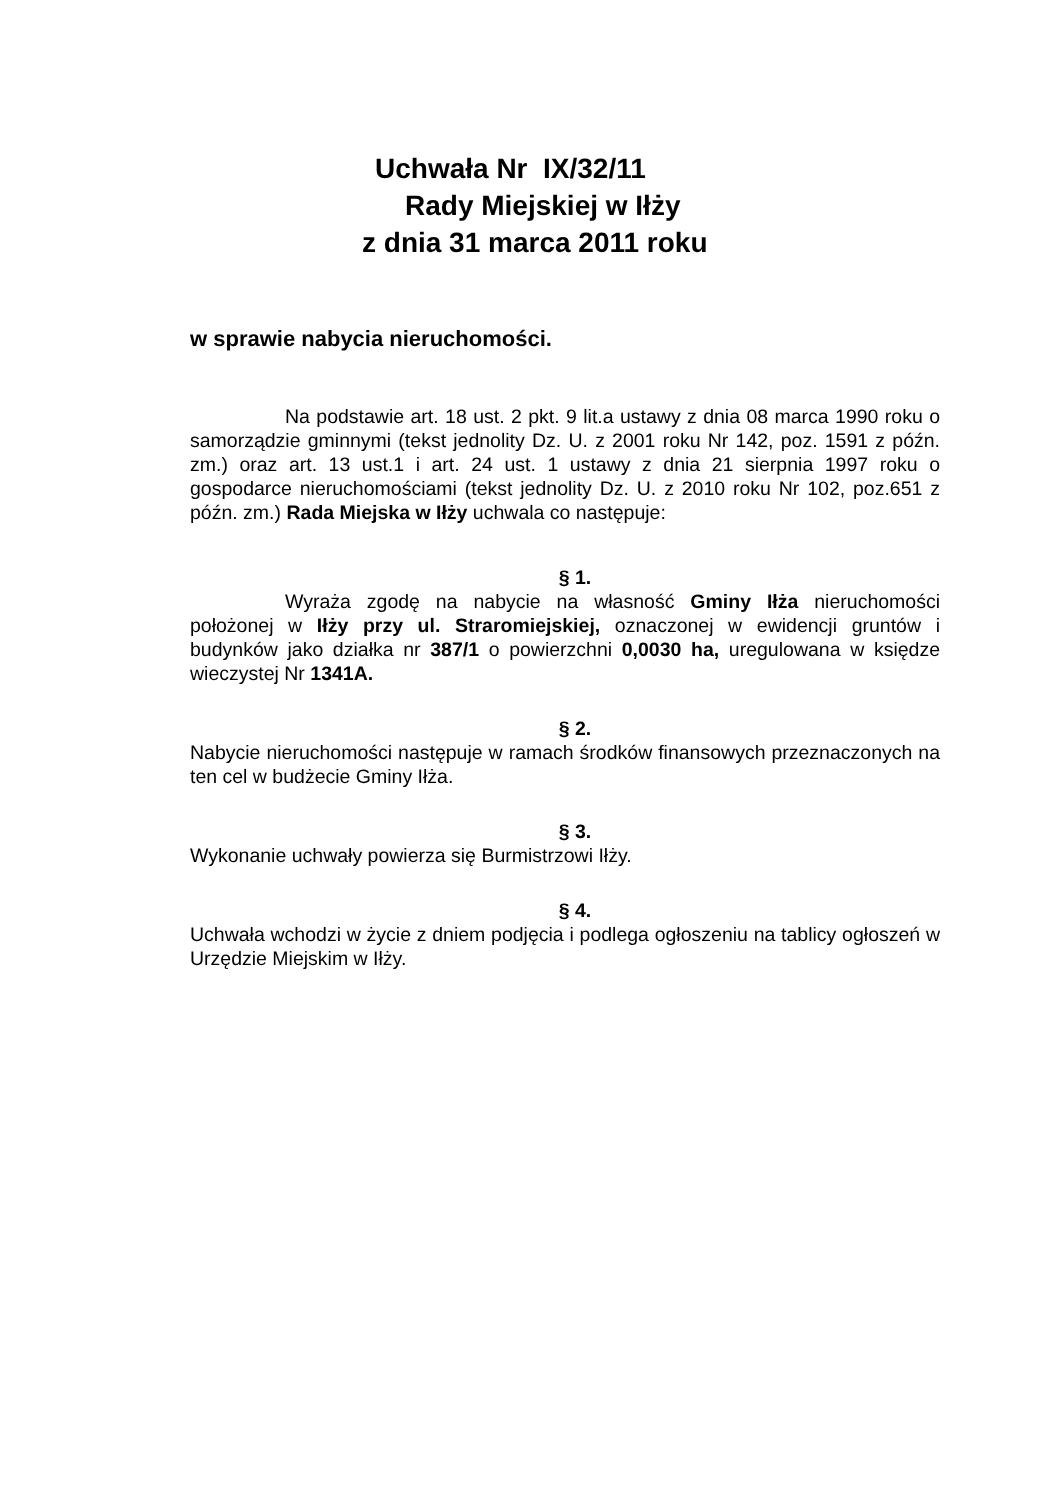Uchwała Nr IX/32/11
Rady Miejskiej w Iłży
z dnia 31 marca 2011 roku
w sprawie nabycia nieruchomości.
Na podstawie art. 18 ust. 2 pkt. 9 lit.a ustawy z dnia 08 marca 1990 roku o samorządzie gminnymi (tekst jednolity Dz. U. z 2001 roku Nr 142, poz. 1591 z późn. zm.) oraz art. 13 ust.1 i art. 24 ust. 1 ustawy z dnia 21 sierpnia 1997 roku o gospodarce nieruchomościami (tekst jednolity Dz. U. z 2010 roku Nr 102, poz.651 z późn. zm.) Rada Miejska w Iłży uchwala co następuje:
§ 1.
Wyraża zgodę na nabycie na własność Gminy Iłża nieruchomości położonej w Iłży przy ul. Straromiejskiej, oznaczonej w ewidencji gruntów i budynków jako działka nr 387/1 o powierzchni 0,0030 ha, uregulowana w księdze wieczystej Nr 1341A.
§ 2.
Nabycie nieruchomości następuje w ramach środków finansowych przeznaczonych na ten cel w budżecie Gminy Iłża.
§ 3.
Wykonanie uchwały powierza się Burmistrzowi Iłży.
§ 4.
Uchwała wchodzi w życie z dniem podjęcia i podlega ogłoszeniu na tablicy ogłoszeń w Urzędzie Miejskim w Iłży.